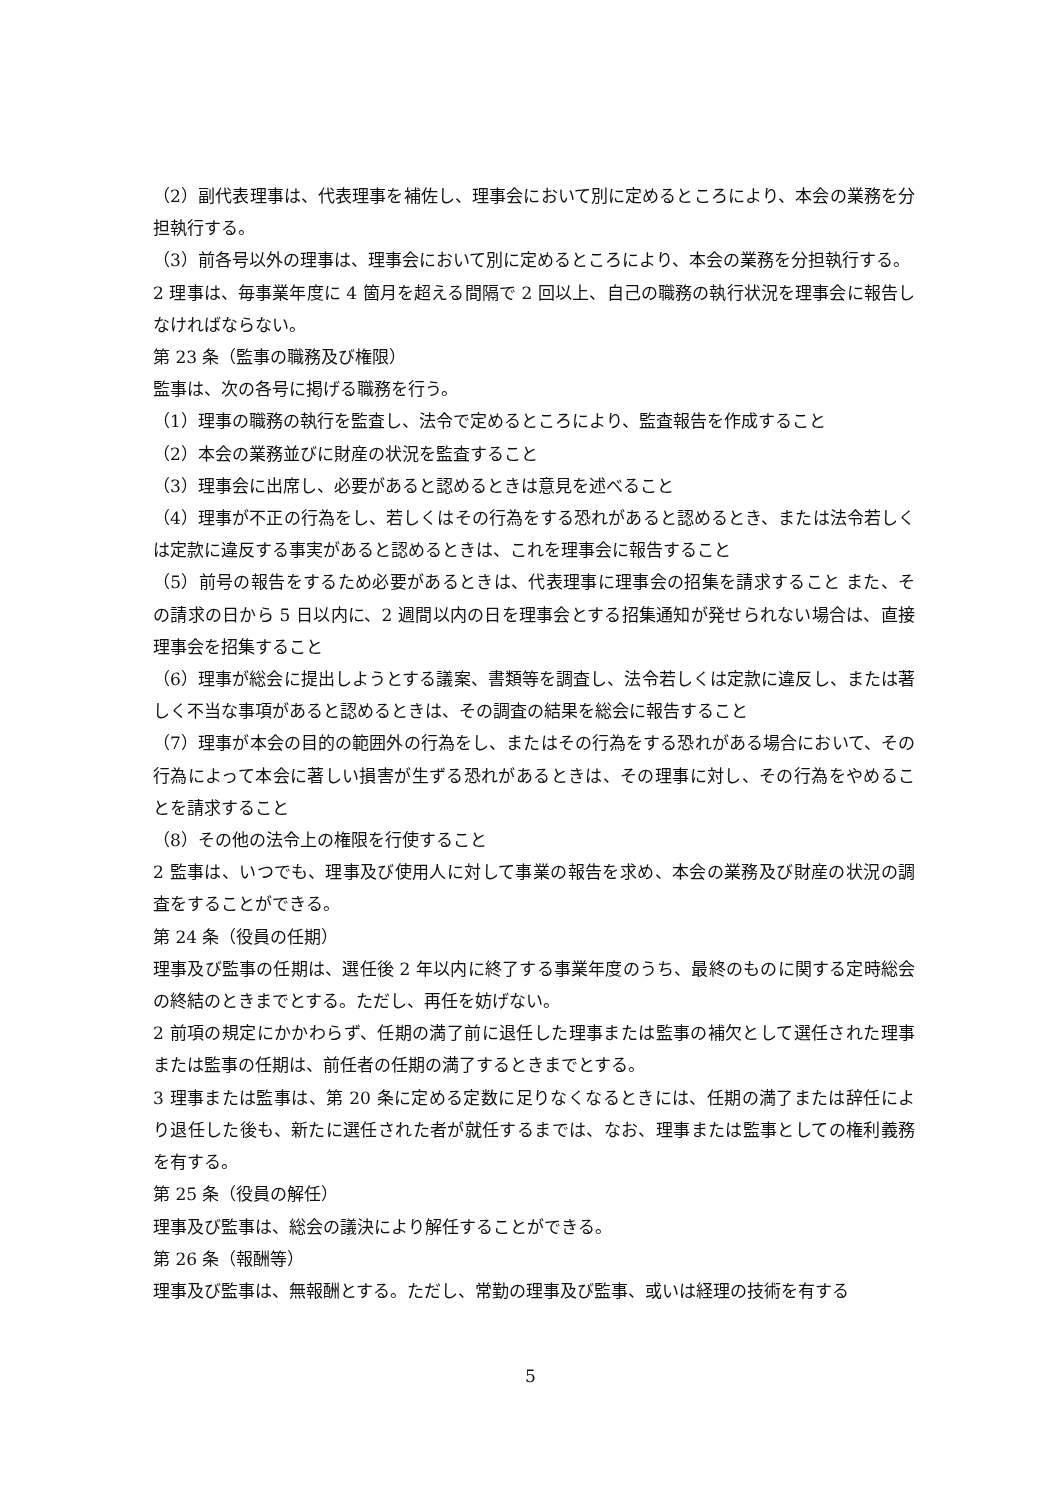（2）副代表理事は、代表理事を補佐し、理事会において別に定めるところにより、本会の業務を分担執行する。
（3）前各号以外の理事は、理事会において別に定めるところにより、本会の業務を分担執行する。
2 理事は、毎事業年度に 4 箇月を超える間隔で 2 回以上、自己の職務の執行状況を理事会に報告しなければならない。
第 23 条（監事の職務及び権限）
監事は、次の各号に掲げる職務を行う。
（1）理事の職務の執行を監査し、法令で定めるところにより、監査報告を作成すること
（2）本会の業務並びに財産の状況を監査すること
（3）理事会に出席し、必要があると認めるときは意見を述べること
（4）理事が不正の行為をし、若しくはその行為をする恐れがあると認めるとき、または法令若しくは定款に違反する事実があると認めるときは、これを理事会に報告すること
（5）前号の報告をするため必要があるときは、代表理事に理事会の招集を請求すること また、その請求の日から 5 日以内に、2 週間以内の日を理事会とする招集通知が発せられない場合は、直接理事会を招集すること
（6）理事が総会に提出しようとする議案、書類等を調査し、法令若しくは定款に違反し、または著しく不当な事項があると認めるときは、その調査の結果を総会に報告すること
（7）理事が本会の目的の範囲外の行為をし、またはその行為をする恐れがある場合において、その行為によって本会に著しい損害が生ずる恐れがあるときは、その理事に対し、その行為をやめることを請求すること
（8）その他の法令上の権限を行使すること
2 監事は、いつでも、理事及び使用人に対して事業の報告を求め、本会の業務及び財産の状況の調査をすることができる。
第 24 条（役員の任期）
理事及び監事の任期は、選任後 2 年以内に終了する事業年度のうち、最終のものに関する定時総会の終結のときまでとする。ただし、再任を妨げない。
2 前項の規定にかかわらず、任期の満了前に退任した理事または監事の補欠として選任された理事または監事の任期は、前任者の任期の満了するときまでとする。
3 理事または監事は、第 20 条に定める定数に足りなくなるときには、任期の満了または辞任により退任した後も、新たに選任された者が就任するまでは、なお、理事または監事としての権利義務を有する。
第 25 条（役員の解任）
理事及び監事は、総会の議決により解任することができる。
第 26 条（報酬等）
理事及び監事は、無報酬とする。ただし、常勤の理事及び監事、或いは経理の技術を有する
5